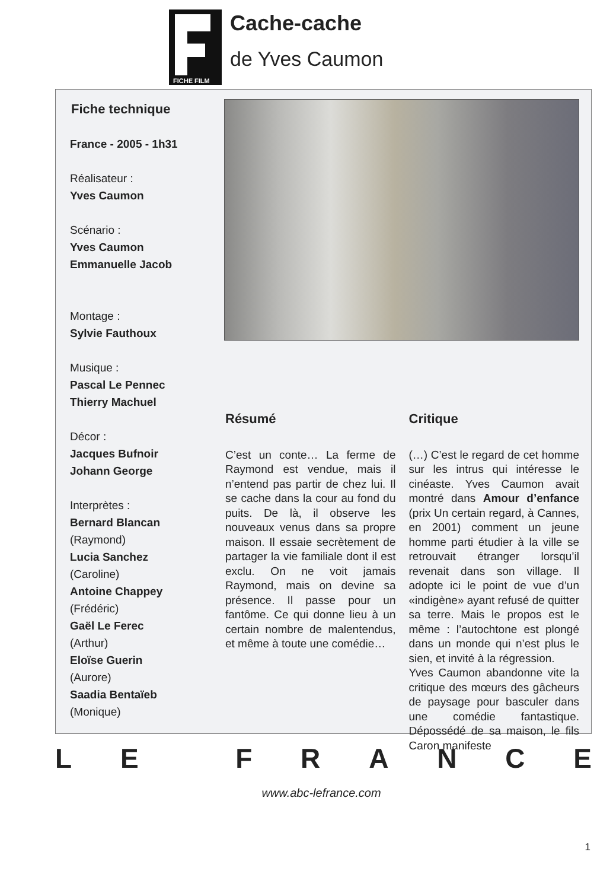FICHE FILM
Cache-cache
de Yves Caumon
Fiche technique
France - 2005 - 1h31
Réalisateur :
Yves Caumon
Scénario :
Yves Caumon
Emmanuelle Jacob
Montage :
Sylvie Fauthoux
Musique :
Pascal Le Pennec
Thierry Machuel
Décor :
Jacques Bufnoir
Johann George
Interprètes :
Bernard Blancan
(Raymond)
Lucia Sanchez
(Caroline)
Antoine Chappey
(Frédéric)
Gaël Le Ferec
(Arthur)
Eloïse Guerin
(Aurore)
Saadia Bentaïeb
(Monique)
Résumé
C’est un conte… La ferme de Raymond est vendue, mais il n’entend pas partir de chez lui. Il se cache dans la cour au fond du puits. De là, il observe les nouveaux venus dans sa propre maison. Il essaie secrètement de partager la vie familiale dont il est exclu. On ne voit jamais Raymond, mais on devine sa présence. Il passe pour un fantôme. Ce qui donne lieu à un certain nombre de malentendus, et même à toute une comédie…
Critique
(…) C’est le regard de cet homme sur les intrus qui intéresse le cinéaste. Yves Caumon avait montré dans Amour d’enfance (prix Un certain regard, à Cannes, en 2001) comment un jeune homme parti étudier à la ville se retrouvait étranger lorsqu’il revenait dans son village. Il adopte ici le point de vue d’un «indigène» ayant refusé de quitter sa terre. Mais le propos est le même : l’autochtone est plongé dans un monde qui n’est plus le sien, et invité à la régression.
Yves Caumon abandonne vite la critique des mœurs des gâcheurs de paysage pour basculer dans une comédie fantastique. Dépossédé de sa maison, le fils Caron manifeste
LE FRANCE
www.abc-lefrance.com
1